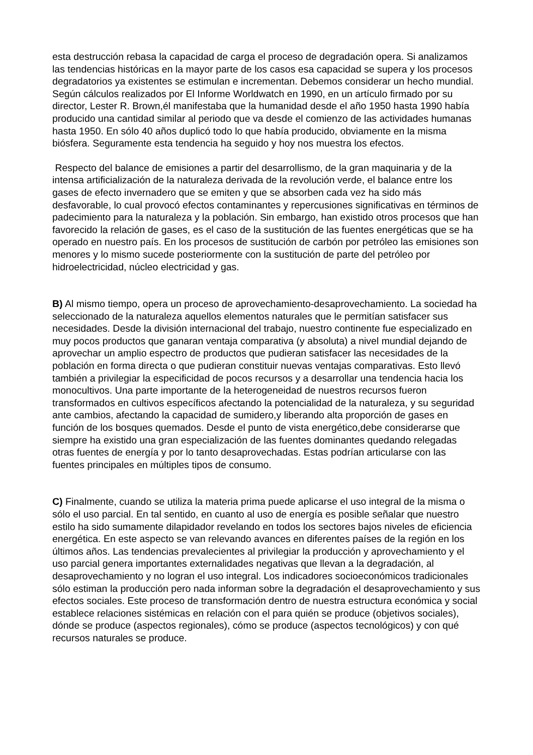esta destrucción rebasa la capacidad de carga el proceso de degradación opera. Si analizamos las tendencias históricas en la mayor parte de los casos esa capacidad se supera y los procesos degradatorios ya existentes se estimulan e incrementan. Debemos considerar un hecho mundial. Según cálculos realizados por El Informe Worldwatch en 1990, en un artículo firmado por su director, Lester R. Brown,él manifestaba que la humanidad desde el año 1950 hasta 1990 había producido una cantidad similar al periodo que va desde el comienzo de las actividades humanas hasta 1950. En sólo 40 años duplicó todo lo que había producido, obviamente en la misma biósfera. Seguramente esta tendencia ha seguido y hoy nos muestra los efectos.
Respecto del balance de emisiones a partir del desarrollismo, de la gran maquinaria y de la intensa artificialización de la naturaleza derivada de la revolución verde, el balance entre los gases de efecto invernadero que se emiten y que se absorben cada vez ha sido más desfavorable, lo cual provocó efectos contaminantes y repercusiones significativas en términos de padecimiento para la naturaleza y la población. Sin embargo, han existido otros procesos que han favorecido la relación de gases, es el caso de la sustitución de las fuentes energéticas que se ha operado en nuestro país. En los procesos de sustitución de carbón por petróleo las emisiones son menores y lo mismo sucede posteriormente con la sustitución de parte del petróleo por hidroelectricidad, núcleo electricidad y gas.
B) Al mismo tiempo, opera un proceso de aprovechamiento-desaprovechamiento. La sociedad ha seleccionado de la naturaleza aquellos elementos naturales que le permitían satisfacer sus necesidades. Desde la división internacional del trabajo, nuestro continente fue especializado en muy pocos productos que ganaran ventaja comparativa (y absoluta) a nivel mundial dejando de aprovechar un amplio espectro de productos que pudieran satisfacer las necesidades de la población en forma directa o que pudieran constituir nuevas ventajas comparativas. Esto llevó también a privilegiar la especificidad de pocos recursos y a desarrollar una tendencia hacia los monocultivos. Una parte importante de la heterogeneidad de nuestros recursos fueron transformados en cultivos específicos afectando la potencialidad de la naturaleza, y su seguridad ante cambios, afectando la capacidad de sumidero,y liberando alta proporción de gases en función de los bosques quemados. Desde el punto de vista energético,debe considerarse que siempre ha existido una gran especialización de las fuentes dominantes quedando relegadas otras fuentes de energía y por lo tanto desaprovechadas. Estas podrían articularse con las fuentes principales en múltiples tipos de consumo.
C) Finalmente, cuando se utiliza la materia prima puede aplicarse el uso integral de la misma o sólo el uso parcial. En tal sentido, en cuanto al uso de energía es posible señalar que nuestro estilo ha sido sumamente dilapidador revelando en todos los sectores bajos niveles de eficiencia energética. En este aspecto se van relevando avances en diferentes países de la región en los últimos años. Las tendencias prevalecientes al privilegiar la producción y aprovechamiento y el uso parcial genera importantes externalidades negativas que llevan a la degradación, al desaprovechamiento y no logran el uso integral. Los indicadores socioeconómicos tradicionales sólo estiman la producción pero nada informan sobre la degradación el desaprovechamiento y sus efectos sociales. Este proceso de transformación dentro de nuestra estructura económica y social establece relaciones sistémicas en relación con el para quién se produce (objetivos sociales), dónde se produce (aspectos regionales), cómo se produce (aspectos tecnológicos) y con qué recursos naturales se produce.